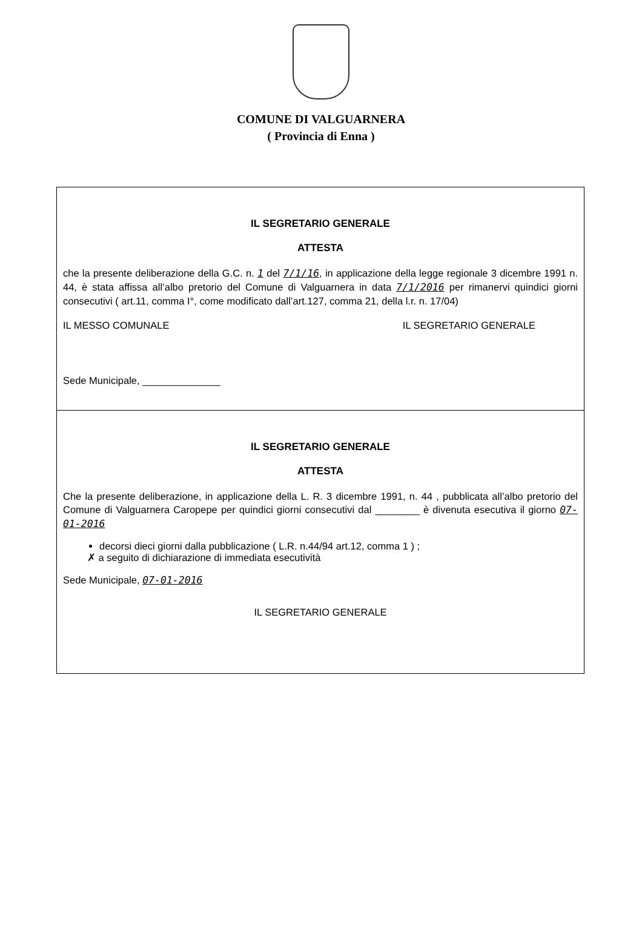COMUNE DI VALGUARNERA
( Provincia di Enna )
IL SEGRETARIO GENERALE
ATTESTA
che la presente deliberazione della G.C. n. 1 del 7/1/16, in applicazione della legge regionale 3 dicembre 1991 n. 44, è stata affissa all’albo pretorio del Comune di Valguarnera in data 7/1/2016 per rimanervi quindici giorni consecutivi ( art.11, comma I°, come modificato dall’art.127, comma 21, della l.r. n. 17/04)
IL MESSO COMUNALE IL SEGRETARIO GENERALE
Sede Municipale, ______________
IL SEGRETARIO GENERALE
ATTESTA
Che la presente deliberazione, in applicazione della L. R. 3 dicembre 1991, n. 44 , pubblicata all’albo pretorio del Comune di Valguarnera Caropepe per quindici giorni consecutivi dal ________ è divenuta esecutiva il giorno 07-01-2016
decorsi dieci giorni dalla pubblicazione ( L.R. n.44/94 art.12, comma 1 ) ;
✗ a seguito di dichiarazione di immediata esecutività
Sede Municipale, 07-01-2016
IL SEGRETARIO GENERALE